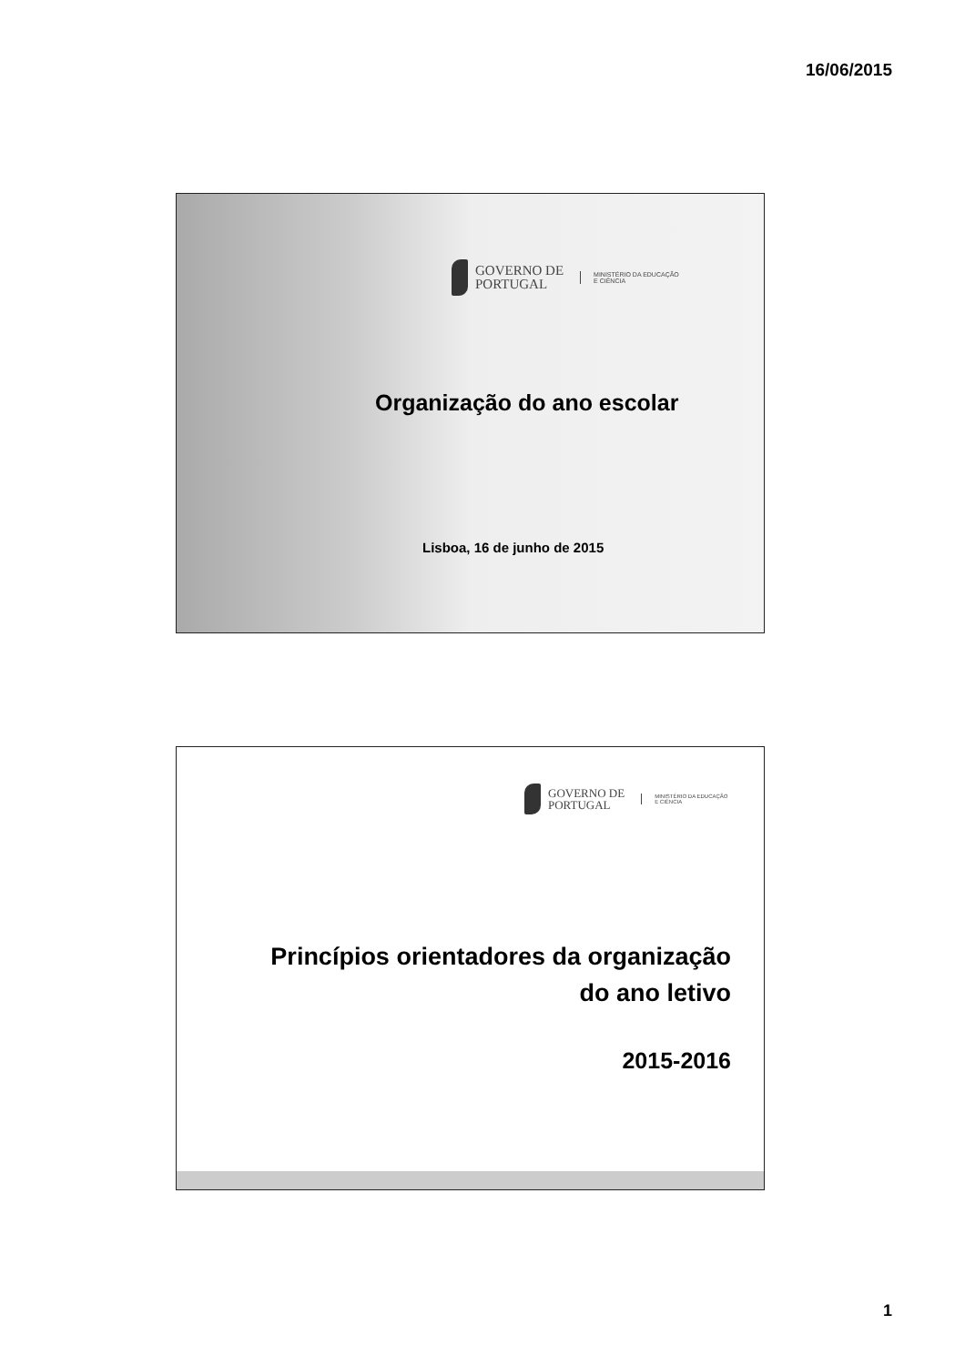16/06/2015
GOVERNO DE
PORTUGAL
MINISTÉRIO DA EDUCAÇÃO
E CIÊNCIA
Organização do ano escolar
Lisboa, 16 de junho de 2015
GOVERNO DE
PORTUGAL
MINISTÉRIO DA EDUCAÇÃO
E CIÊNCIA
Princípios orientadores da organização
do ano letivo
2015-2016
1